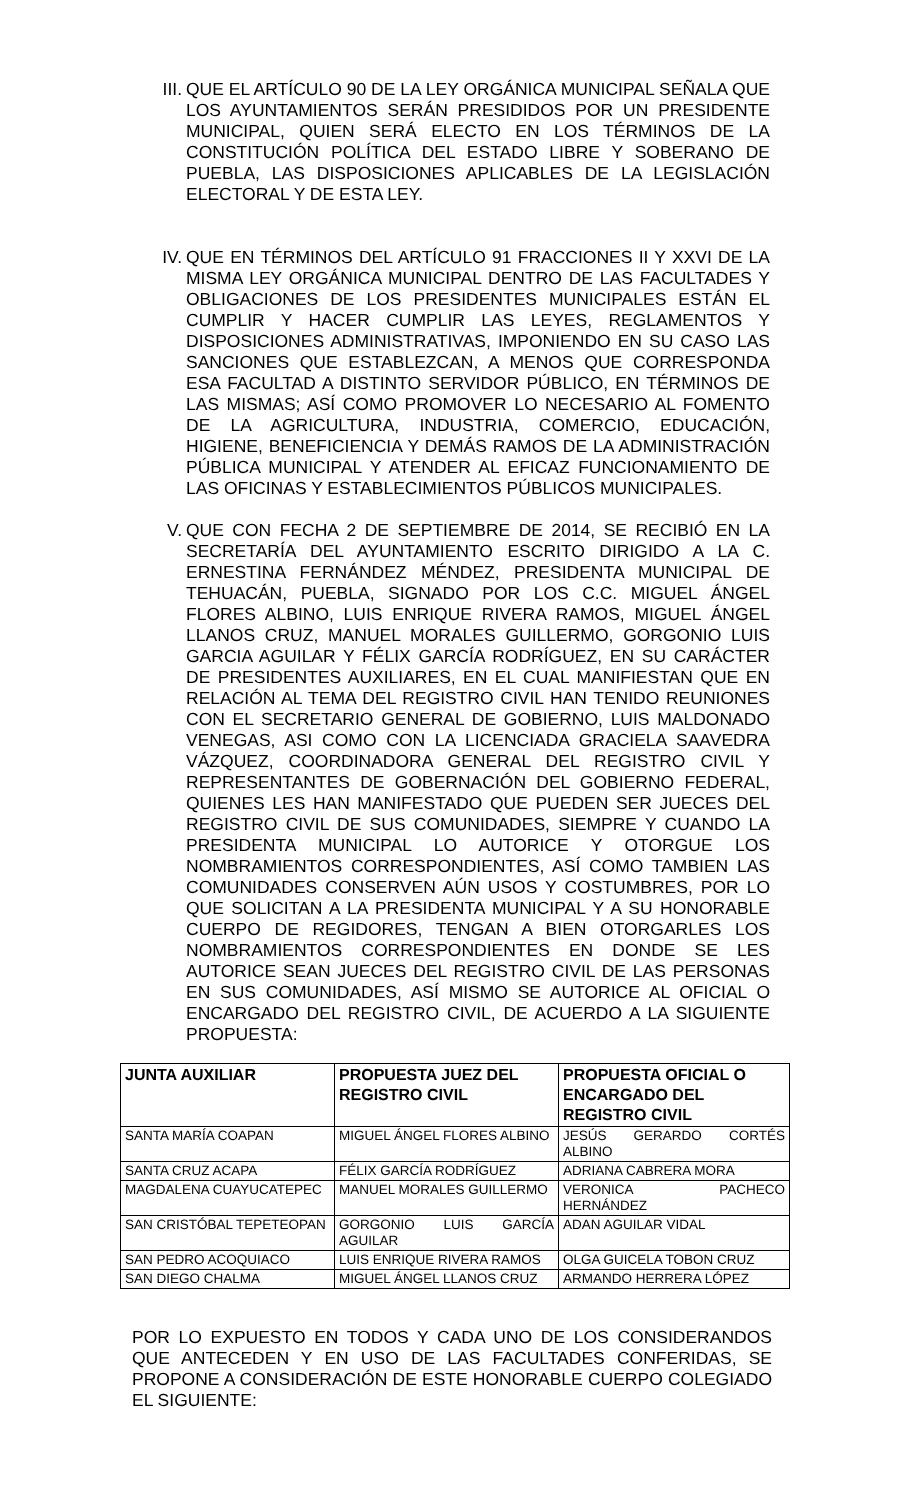III. QUE EL ARTÍCULO 90 DE LA LEY ORGÁNICA MUNICIPAL SEÑALA QUE LOS AYUNTAMIENTOS SERÁN PRESIDIDOS POR UN PRESIDENTE MUNICIPAL, QUIEN SERÁ ELECTO EN LOS TÉRMINOS DE LA CONSTITUCIÓN POLÍTICA DEL ESTADO LIBRE Y SOBERANO DE PUEBLA, LAS DISPOSICIONES APLICABLES DE LA LEGISLACIÓN ELECTORAL Y DE ESTA LEY.
IV. QUE EN TÉRMINOS DEL ARTÍCULO 91 FRACCIONES II Y XXVI DE LA MISMA LEY ORGÁNICA MUNICIPAL DENTRO DE LAS FACULTADES Y OBLIGACIONES DE LOS PRESIDENTES MUNICIPALES ESTÁN EL CUMPLIR Y HACER CUMPLIR LAS LEYES, REGLAMENTOS Y DISPOSICIONES ADMINISTRATIVAS, IMPONIENDO EN SU CASO LAS SANCIONES QUE ESTABLEZCAN, A MENOS QUE CORRESPONDA ESA FACULTAD A DISTINTO SERVIDOR PÚBLICO, EN TÉRMINOS DE LAS MISMAS; ASÍ COMO PROMOVER LO NECESARIO AL FOMENTO DE LA AGRICULTURA, INDUSTRIA, COMERCIO, EDUCACIÓN, HIGIENE, BENEFICIENCIA Y DEMÁS RAMOS DE LA ADMINISTRACIÓN PÚBLICA MUNICIPAL Y ATENDER AL EFICAZ FUNCIONAMIENTO DE LAS OFICINAS Y ESTABLECIMIENTOS PÚBLICOS MUNICIPALES.
V. QUE CON FECHA 2 DE SEPTIEMBRE DE 2014, SE RECIBIÓ EN LA SECRETARÍA DEL AYUNTAMIENTO ESCRITO DIRIGIDO A LA C. ERNESTINA FERNÁNDEZ MÉNDEZ, PRESIDENTA MUNICIPAL DE TEHUACÁN, PUEBLA, SIGNADO POR LOS C.C. MIGUEL ÁNGEL FLORES ALBINO, LUIS ENRIQUE RIVERA RAMOS, MIGUEL ÁNGEL LLANOS CRUZ, MANUEL MORALES GUILLERMO, GORGONIO LUIS GARCIA AGUILAR Y FÉLIX GARCÍA RODRÍGUEZ, EN SU CARÁCTER DE PRESIDENTES AUXILIARES, EN EL CUAL MANIFIESTAN QUE EN RELACIÓN AL TEMA DEL REGISTRO CIVIL HAN TENIDO REUNIONES CON EL SECRETARIO GENERAL DE GOBIERNO, LUIS MALDONADO VENEGAS, ASI COMO CON LA LICENCIADA GRACIELA SAAVEDRA VÁZQUEZ, COORDINADORA GENERAL DEL REGISTRO CIVIL Y REPRESENTANTES DE GOBERNACIÓN DEL GOBIERNO FEDERAL, QUIENES LES HAN MANIFESTADO QUE PUEDEN SER JUECES DEL REGISTRO CIVIL DE SUS COMUNIDADES, SIEMPRE Y CUANDO LA PRESIDENTA MUNICIPAL LO AUTORICE Y OTORGUE LOS NOMBRAMIENTOS CORRESPONDIENTES, ASÍ COMO TAMBIEN LAS COMUNIDADES CONSERVEN AÚN USOS Y COSTUMBRES, POR LO QUE SOLICITAN A LA PRESIDENTA MUNICIPAL Y A SU HONORABLE CUERPO DE REGIDORES, TENGAN A BIEN OTORGARLES LOS NOMBRAMIENTOS CORRESPONDIENTES EN DONDE SE LES AUTORICE SEAN JUECES DEL REGISTRO CIVIL DE LAS PERSONAS EN SUS COMUNIDADES, ASÍ MISMO SE AUTORICE AL OFICIAL O ENCARGADO DEL REGISTRO CIVIL, DE ACUERDO A LA SIGUIENTE PROPUESTA:
| JUNTA AUXILIAR | PROPUESTA JUEZ DEL REGISTRO CIVIL | PROPUESTA OFICIAL O ENCARGADO DEL REGISTRO CIVIL |
| --- | --- | --- |
| SANTA MARÍA COAPAN | MIGUEL ÁNGEL FLORES ALBINO | JESÚS GERARDO CORTÉS ALBINO |
| SANTA CRUZ ACAPA | FÉLIX GARCÍA RODRÍGUEZ | ADRIANA CABRERA MORA |
| MAGDALENA CUAYUCATEPEC | MANUEL MORALES GUILLERMO | VERONICA PACHECO HERNÁNDEZ |
| SAN CRISTÓBAL TEPETEOPAN | GORGONIO LUIS GARCÍA AGUILAR | ADAN AGUILAR VIDAL |
| SAN PEDRO ACOQUIACO | LUIS ENRIQUE RIVERA RAMOS | OLGA GUICELA TOBON CRUZ |
| SAN DIEGO CHALMA | MIGUEL ÁNGEL LLANOS CRUZ | ARMANDO HERRERA LÓPEZ |
POR LO EXPUESTO EN TODOS Y CADA UNO DE LOS CONSIDERANDOS QUE ANTECEDEN Y EN USO DE LAS FACULTADES CONFERIDAS, SE PROPONE A CONSIDERACIÓN DE ESTE HONORABLE CUERPO COLEGIADO EL SIGUIENTE: